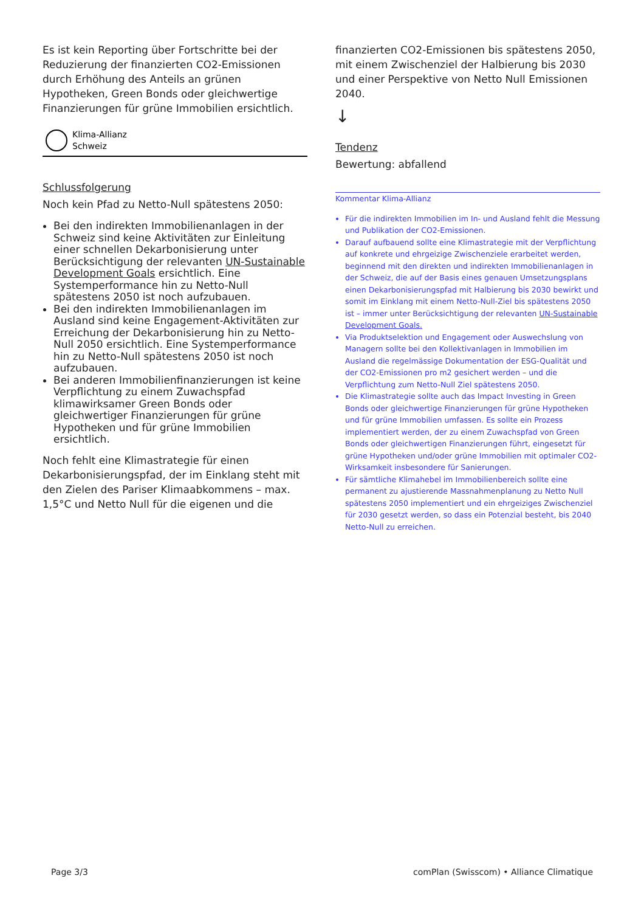Es ist kein Reporting über Fortschritte bei der Reduzierung der finanzierten CO2-Emissionen durch Erhöhung des Anteils an grünen Hypotheken, Green Bonds oder gleichwertige Finanzierungen für grüne Immobilien ersichtlich.
Klima-Allianz
Schweiz
Schlussfolgerung
Noch kein Pfad zu Netto-Null spätestens 2050:
Bei den indirekten Immobilienanlagen in der Schweiz sind keine Aktivitäten zur Einleitung einer schnellen Dekarbonisierung unter Berücksichtigung der relevanten UN-Sustainable Development Goals ersichtlich. Eine Systemperformance hin zu Netto-Null spätestens 2050 ist noch aufzubauen.
Bei den indirekten Immobilienanlagen im Ausland sind keine Engagement-Aktivitäten zur Erreichung der Dekarbonisierung hin zu Netto-Null 2050 ersichtlich. Eine Systemperformance hin zu Netto-Null spätestens 2050 ist noch aufzubauen.
Bei anderen Immobilienfinanzierungen ist keine Verpflichtung zu einem Zuwachspfad klimawirksamer Green Bonds oder gleichwertiger Finanzierungen für grüne Hypotheken und für grüne Immobilien ersichtlich.
Noch fehlt eine Klimastrategie für einen Dekarbonisierungspfad, der im Einklang steht mit den Zielen des Pariser Klimaabkommens – max. 1,5°C und Netto Null für die eigenen und die
finanzierten CO2-Emissionen bis spätestens 2050, mit einem Zwischenziel der Halbierung bis 2030 und einer Perspektive von Netto Null Emissionen 2040.
↓
Tendenz
Bewertung: abfallend
Kommentar Klima-Allianz
Für die indirekten Immobilien im In- und Ausland fehlt die Messung und Publikation der CO2-Emissionen.
Darauf aufbauend sollte eine Klimastrategie mit der Verpflichtung auf konkrete und ehrgeizige Zwischenziele erarbeitet werden, beginnend mit den direkten und indirekten Immobilienanlagen in der Schweiz, die auf der Basis eines genauen Umsetzungsplans einen Dekarbonisierungspfad mit Halbierung bis 2030 bewirkt und somit im Einklang mit einem Netto-Null-Ziel bis spätestens 2050 ist – immer unter Berücksichtigung der relevanten UN-Sustainable Development Goals.
Via Produktselektion und Engagement oder Auswechslung von Managern sollte bei den Kollektivanlagen in Immobilien im Ausland die regelmässige Dokumentation der ESG-Qualität und der CO2-Emissionen pro m2 gesichert werden – und die Verpflichtung zum Netto-Null Ziel spätestens 2050.
Die Klimastrategie sollte auch das Impact Investing in Green Bonds oder gleichwertige Finanzierungen für grüne Hypotheken und für grüne Immobilien umfassen. Es sollte ein Prozess implementiert werden, der zu einem Zuwachspfad von Green Bonds oder gleichwertigen Finanzierungen führt, eingesetzt für grüne Hypotheken und/oder grüne Immobilien mit optimaler CO2-Wirksamkeit insbesondere für Sanierungen.
Für sämtliche Klimahebel im Immobilienbereich sollte eine permanent zu ajustierende Massnahmenplanung zu Netto Null spätestens 2050 implementiert und ein ehrgeiziges Zwischenziel für 2030 gesetzt werden, so dass ein Potenzial besteht, bis 2040 Netto-Null zu erreichen.
Page 3/3 comPlan (Swisscom) • Alliance Climatique